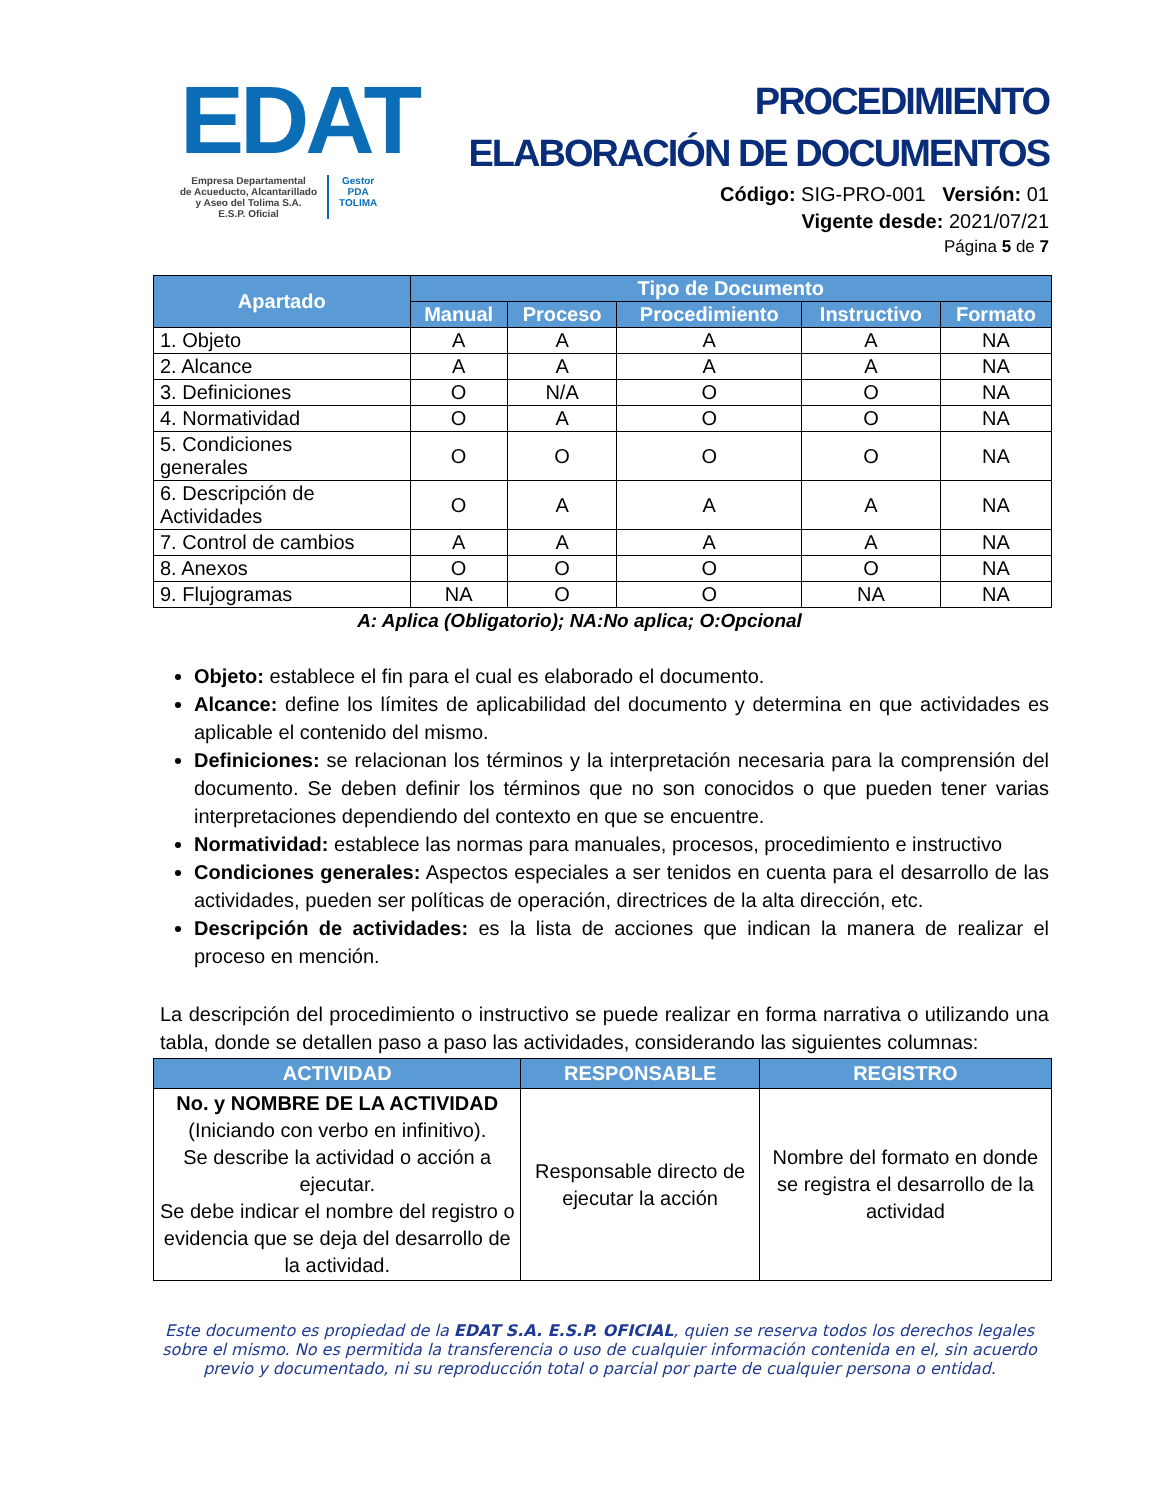EDAT
Empresa Departamental
de Acueducto, Alcantarillado
y Aseo del Tolima S.A.
E.S.P. Oficial
Gestor
PDA
TOLIMA
PROCEDIMIENTO
ELABORACIÓN DE DOCUMENTOS
Código: SIG-PRO-001 Versión: 01
Vigente desde: 2021/07/21
Página 5 de 7
| Apartado | Tipo de Documento | | | | |
| --- | --- | --- | --- | --- | --- |
| | Manual | Proceso | Procedimiento | Instructivo | Formato |
| 1. Objeto | A | A | A | A | NA |
| 2. Alcance | A | A | A | A | NA |
| 3. Definiciones | O | N/A | O | O | NA |
| 4. Normatividad | O | A | O | O | NA |
| 5. Condiciones generales | O | O | O | O | NA |
| 6. Descripción de Actividades | O | A | A | A | NA |
| 7. Control de cambios | A | A | A | A | NA |
| 8. Anexos | O | O | O | O | NA |
| 9. Flujogramas | NA | O | O | NA | NA |
A: Aplica (Obligatorio); NA:No aplica; O:Opcional
Objeto: establece el fin para el cual es elaborado el documento.
Alcance: define los límites de aplicabilidad del documento y determina en que actividades es aplicable el contenido del mismo.
Definiciones: se relacionan los términos y la interpretación necesaria para la comprensión del documento. Se deben definir los términos que no son conocidos o que pueden tener varias interpretaciones dependiendo del contexto en que se encuentre.
Normatividad: establece las normas para manuales, procesos, procedimiento e instructivo
Condiciones generales: Aspectos especiales a ser tenidos en cuenta para el desarrollo de las actividades, pueden ser políticas de operación, directrices de la alta dirección, etc.
Descripción de actividades: es la lista de acciones que indican la manera de realizar el proceso en mención.
La descripción del procedimiento o instructivo se puede realizar en forma narrativa o utilizando una tabla, donde se detallen paso a paso las actividades, considerando las siguientes columnas:
| ACTIVIDAD | RESPONSABLE | REGISTRO |
| --- | --- | --- |
| No. y NOMBRE DE LA ACTIVIDAD (Iniciando con verbo en infinitivo). Se describe la actividad o acción a ejecutar. Se debe indicar el nombre del registro o evidencia que se deja del desarrollo de la actividad. | Responsable directo de ejecutar la acción | Nombre del formato en donde se registra el desarrollo de la actividad |
Este documento es propiedad de la EDAT S.A. E.S.P. OFICIAL, quien se reserva todos los derechos legales sobre el mismo. No es permitida la transferencia o uso de cualquier información contenida en el, sin acuerdo previo y documentado, ni su reproducción total o parcial por parte de cualquier persona o entidad.